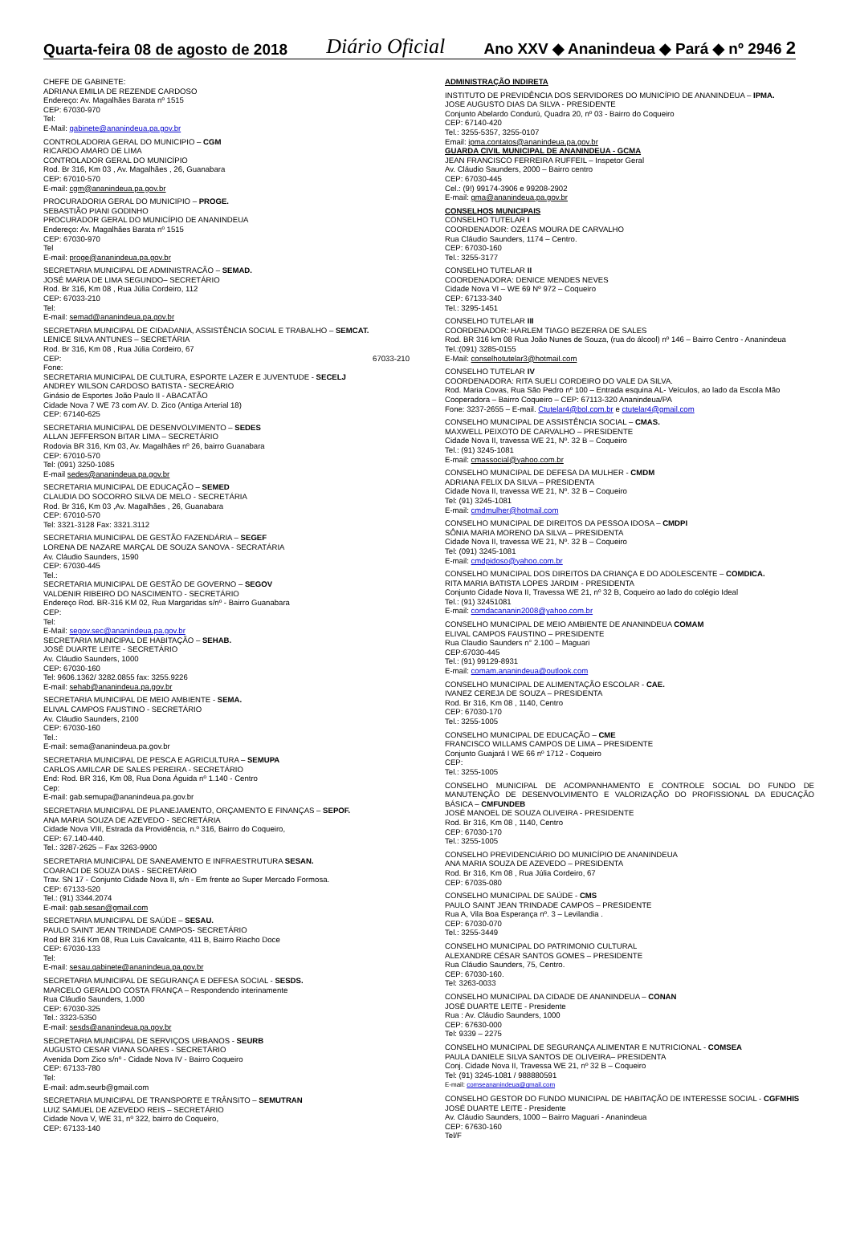Quarta-feira 08 de agosto de 2018 Diário Oficial Ano XXV ◆ Ananindeua ◆ Pará ◆ nº 2946 2
CHEFE DE GABINETE:
ADRIANA EMILIA DE REZENDE CARDOSO
Endereço: Av. Magalhães Barata nº 1515
CEP: 67030-970
Tel:
E-Mail: gabinete@ananindeua.pa.gov.br
CONTROLADORIA GERAL DO MUNICIPIO – CGM
RICARDO AMARO DE LIMA
CONTROLADOR GERAL DO MUNICÍPIO
Rod. Br 316, Km 03 , Av. Magalhães , 26, Guanabara
CEP: 67010-570
E-mail: cgm@ananindeua.pa.gov.br
PROCURADORIA GERAL DO MUNICIPIO – PROGE.
SEBASTIÃO PIANI GODINHO
PROCURADOR GERAL DO MUNICÍPIO DE ANANINDEUA
Endereço: Av. Magalhães Barata nº 1515
CEP: 67030-970
Tel
E-mail: proge@ananindeua.pa.gov.br
SECRETARIA MUNICIPAL DE ADMINISTRACÃO – SEMAD.
JOSÉ MARIA DE LIMA SEGUNDO– SECRETÁRIO
Rod. Br 316, Km 08 , Rua Júlia Cordeiro, 112
CEP: 67033-210
Tel:
E-mail: semad@ananindeua.pa.gov.br
SECRETARIA MUNICIPAL DE CIDADANIA, ASSISTÊNCIA SOCIAL E TRABALHO – SEMCAT.
LENICE SILVA ANTUNES – SECRETÁRIA
Rod. Br 316, Km 08 , Rua Júlia Cordeiro, 67
CEP: 67033-210
Fone:
SECRETARIA MUNICIPAL DE CULTURA, ESPORTE LAZER E JUVENTUDE - SECELJ
ANDREY WILSON CARDOSO BATISTA - SECREÁRIO
Ginásio de Esportes João Paulo II - ABACATÃO
Cidade Nova 7 WE 73 com AV. D. Zico (Antiga Arterial 18)
CEP: 67140-625
SECRETARIA MUNICIPAL DE DESENVOLVIMENTO – SEDES
ALLAN JEFFERSON BITAR LIMA – SECRETÁRIO
Rodovia BR 316, Km 03, Av. Magalhães nº 26, bairro Guanabara
CEP: 67010-570
Tel: (091) 3250-1085
E-mail sedes@ananindeua.pa.gov.br
SECRETARIA MUNICIPAL DE EDUCAÇÃO – SEMED
CLAUDIA DO SOCORRO SILVA DE MELO - SECRETÁRIA
Rod. Br 316, Km 03 ,Av. Magalhães , 26, Guanabara
CEP: 67010-570
Tel: 3321-3128 Fax: 3321.3112
SECRETARIA MUNICIPAL DE GESTÃO FAZENDÁRIA – SEGEF
LORENA DE NAZARE MARÇAL DE SOUZA SANOVA - SECRATÁRIA
Av. Cláudio Saunders, 1590
CEP: 67030-445
Tel.:
SECRETARIA MUNICIPAL DE GESTÃO DE GOVERNO – SEGOV
VALDENIR RIBEIRO DO NASCIMENTO - SECRETÁRIO
Endereço Rod. BR-316 KM 02, Rua Margaridas s/nº - Bairro Guanabara
CEP:
Tel:
E-Mail: segov.sec@ananindeua.pa.gov.br
SECRETARIA MUNICIPAL DE HABITAÇÃO – SEHAB.
JOSÉ DUARTE LEITE - SECRETÁRIO
Av. Cláudio Saunders, 1000
CEP: 67030-160
Tel: 9606.1362/ 3282.0855 fax: 3255.9226
E-mail: sehab@ananindeua.pa.gov.br
SECRETARIA MUNICIPAL DE MEIO AMBIENTE - SEMA.
ELIVAL CAMPOS FAUSTINO - SECRETÁRIO
Av. Cláudio Saunders, 2100
CEP: 67030-160
Tel.:
E-mail: sema@ananindeua.pa.gov.br
SECRETARIA MUNICIPAL DE PESCA E AGRICULTURA – SEMUPA
CARLOS AMILCAR DE SALES PEREIRA - SECRETÁRIO
End: Rod. BR 316, Km 08, Rua Dona Águida nº 1.140 - Centro
Cep:
E-mail: gab.semupa@ananindeua.pa.gov.br
SECRETARIA MUNICIPAL DE PLANEJAMENTO, ORÇAMENTO E FINANÇAS – SEPOF.
ANA MARIA SOUZA DE AZEVEDO - SECRETÁRIA
Cidade Nova VIII, Estrada da Providência, n.º 316, Bairro do Coqueiro,
CEP: 67.140-440.
Tel.: 3287-2625 – Fax 3263-9900
SECRETARIA MUNICIPAL DE SANEAMENTO E INFRAESTRUTURA SESAN.
COARACI DE SOUZA DIAS - SECRETÁRIO
Trav. SN 17 - Conjunto Cidade Nova II, s/n - Em frente ao Super Mercado Formosa.
CEP: 67133-520
Tel.: (91) 3344.2074
E-mail: gab.sesan@gmail.com
SECRETARIA MUNICIPAL DE SAÚDE – SESAU.
PAULO SAINT JEAN TRINDADE CAMPOS- SECRETÁRIO
Rod BR 316 Km 08, Rua Luis Cavalcante, 411 B, Bairro Riacho Doce
CEP: 67030-133
Tel:
E-mail: sesau.gabinete@ananindeua.pa.gov.br
SECRETARIA MUNICIPAL DE SEGURANÇA E DEFESA SOCIAL - SESDS.
MARCELO GERALDO COSTA FRANÇA – Respondendo interinamente
Rua Cláudio Saunders, 1.000
CEP: 67030-325
Tel.: 3323-5350
E-mail: sesds@ananindeua.pa.gov.br
SECRETARIA MUNICIPAL DE SERVIÇOS URBANOS - SEURB
AUGUSTO CESAR VIANA SOARES - SECRETÁRIO
Avenida Dom Zico s/nº - Cidade Nova IV - Bairro Coqueiro
CEP: 67133-780
Tel:
E-mail: adm.seurb@gmail.com
SECRETARIA MUNICIPAL DE TRANSPORTE E TRÂNSITO – SEMUTRAN
LUIZ SAMUEL DE AZEVEDO REIS – SECRETÁRIO
Cidade Nova V, WE 31, nº 322, bairro do Coqueiro,
CEP: 67133-140
ADMINISTRAÇÃO INDIRETA
INSTITUTO DE PREVIDÊNCIA DOS SERVIDORES DO MUNICÍPIO DE ANANINDEUA – IPMA.
JOSE AUGUSTO DIAS DA SILVA - PRESIDENTE
Conjunto Abelardo Condurú, Quadra 20, nº 03 - Bairro do Coqueiro
CEP: 67140-420
Tel.: 3255-5357, 3255-0107
Email: ipma.contatos@ananindeua.pa.gov.br
GUARDA CIVIL MUNICIPAL DE ANANINDEUA - GCMA
JEAN FRANCISCO FERREIRA RUFFEIL – Inspetor Geral
Av. Cláudio Saunders, 2000 – Bairro centro
CEP: 67030-445
Cel.: (9!) 99174-3906 e 99208-2902
E-mail: gma@ananindeua.pa.gov.br
CONSELHOS MUNICIPAIS
CONSELHO TUTELAR I
COORDENADOR: OZÉAS MOURA DE CARVALHO
Rua Cláudio Saunders, 1174 – Centro.
CEP: 67030-160
Tel.: 3255-3177
CONSELHO TUTELAR II
COORDENADORA: DENICE MENDES NEVES
Cidade Nova VI – WE 69 Nº 972 – Coqueiro
CEP: 67133-340
Tel.: 3295-1451
CONSELHO TUTELAR III
COORDENADOR: HARLEM TIAGO BEZERRA DE SALES
Rod. BR 316 km 08 Rua João Nunes de Souza, (rua do álcool) nº 146 – Bairro Centro - Ananindeua
Tel.:(091) 3285-0155
E-Mail: conselhotutelar3@hotmail.com
CONSELHO TUTELAR IV
COORDENADORA: RITA SUELI CORDEIRO DO VALE DA SILVA.
Rod. Maria Covas, Rua São Pedro nº 100 – Entrada esquina AL- Veículos, ao lado da Escola Mão Cooperadora – Bairro Coqueiro – CEP: 67113-320 Ananindeua/PA
Fone: 3237-2655 – E-mail. Ctutelar4@bol.com.br e ctutelar4@gmail.com
CONSELHO MUNICIPAL DE ASSISTÊNCIA SOCIAL – CMAS.
MAXWELL PEIXOTO DE CARVALHO – PRESIDENTE
Cidade Nova II, travessa WE 21, Nº. 32 B – Coqueiro
Tel.: (91) 3245-1081
E-mail: cmassocial@yahoo.com.br
CONSELHO MUNICIPAL DE DEFESA DA MULHER - CMDM
ADRIANA FELIX DA SILVA – PRESIDENTA
Cidade Nova II, travessa WE 21, Nº. 32 B – Coqueiro
Tel: (91) 3245-1081
E-mail: cmdmulher@hotmail.com
CONSELHO MUNICIPAL DE DIREITOS DA PESSOA IDOSA – CMDPI
SÔNIA MARIA MORENO DA SILVA – PRESIDENTA
Cidade Nova II, travessa WE 21, Nº. 32 B – Coqueiro
Tel: (091) 3245-1081
E-mail: cmdpidoso@yahoo.com.br
CONSELHO MUNICIPAL DOS DIREITOS DA CRIANÇA E DO ADOLESCENTE – COMDICA.
RITA MARIA BATISTA LOPES JARDIM - PRESIDENTA
Conjunto Cidade Nova II, Travessa WE 21, nº 32 B, Coqueiro ao lado do colégio Ideal
Tel.: (91) 32451081
E-mail: comdacananin2008@yahoo.com.br
CONSELHO MUNICIPAL DE MEIO AMBIENTE DE ANANINDEUA COMAM
ELIVAL CAMPOS FAUSTINO – PRESIDENTE
Rua Claudio Saunders n° 2.100 – Maguari
CEP:67030-445
Tel.: (91) 99129-8931
E-mail: comam.ananindeua@outlook.com
CONSELHO MUNICIPAL DE ALIMENTAÇÃO ESCOLAR - CAE.
IVANEZ CEREJA DE SOUZA – PRESIDENTA
Rod. Br 316, Km 08 , 1140, Centro
CEP: 67030-170
Tel.: 3255-1005
CONSELHO MUNICIPAL DE EDUCAÇÃO – CME
FRANCISCO WILLAMS CAMPOS DE LIMA – PRESIDENTE
Conjunto Guajará I WE 66 nº 1712 - Coqueiro
CEP:
Tel.: 3255-1005
CONSELHO MUNICIPAL DE ACOMPANHAMENTO E CONTROLE SOCIAL DO FUNDO DE MANUTENÇÃO DE DESENVOLVIMENTO E VALORIZAÇÃO DO PROFISSIONAL DA EDUCAÇÃO BÁSICA – CMFUNDEB
JOSÉ MANOEL DE SOUZA OLIVEIRA - PRESIDENTE
Rod. Br 316, Km 08 , 1140, Centro
CEP: 67030-170
Tel.: 3255-1005
CONSELHO PREVIDENCIÁRIO DO MUNICÍPIO DE ANANINDEUA
ANA MARIA SOUZA DE AZEVEDO – PRESIDENTA
Rod. Br 316, Km 08 , Rua Júlia Cordeiro, 67
CEP: 67035-080
CONSELHO MUNICIPAL DE SAÚDE - CMS
PAULO SAINT JEAN TRINDADE CAMPOS – PRESIDENTE
Rua A, Vila Boa Esperança nº. 3 – Levilandia .
CEP: 67030-070
Tel.: 3255-3449
CONSELHO MUNICIPAL DO PATRIMONIO CULTURAL
ALEXANDRE CÉSAR SANTOS GOMES – PRESIDENTE
Rua Cláudio Saunders, 75, Centro.
CEP: 67030-160.
Tel: 3263-0033
CONSELHO MUNICIPAL DA CIDADE DE ANANINDEUA – CONAN
JOSÉ DUARTE LEITE - Presidente
Rua : Av. Cláudio Saunders, 1000
CEP: 67630-000
Tel: 9339 – 2275
CONSELHO MUNICIPAL DE SEGURANÇA ALIMENTAR E NUTRICIONAL - COMSEA
PAULA DANIELE SILVA SANTOS DE OLIVEIRA– PRESIDENTA
Conj. Cidade Nova II, Travessa WE 21, nº 32 B – Coqueiro
Tel: (91) 3245-1081 / 988880591
E-mail: comseananindeua@gmail.com
CONSELHO GESTOR DO FUNDO MUNICIPAL DE HABITAÇÃO DE INTERESSE SOCIAL - CGFMHIS
JOSÉ DUARTE LEITE - Presidente
Av. Cláudio Saunders, 1000 – Bairro Maguari - Ananindeua
CEP: 67630-160
Tel/F